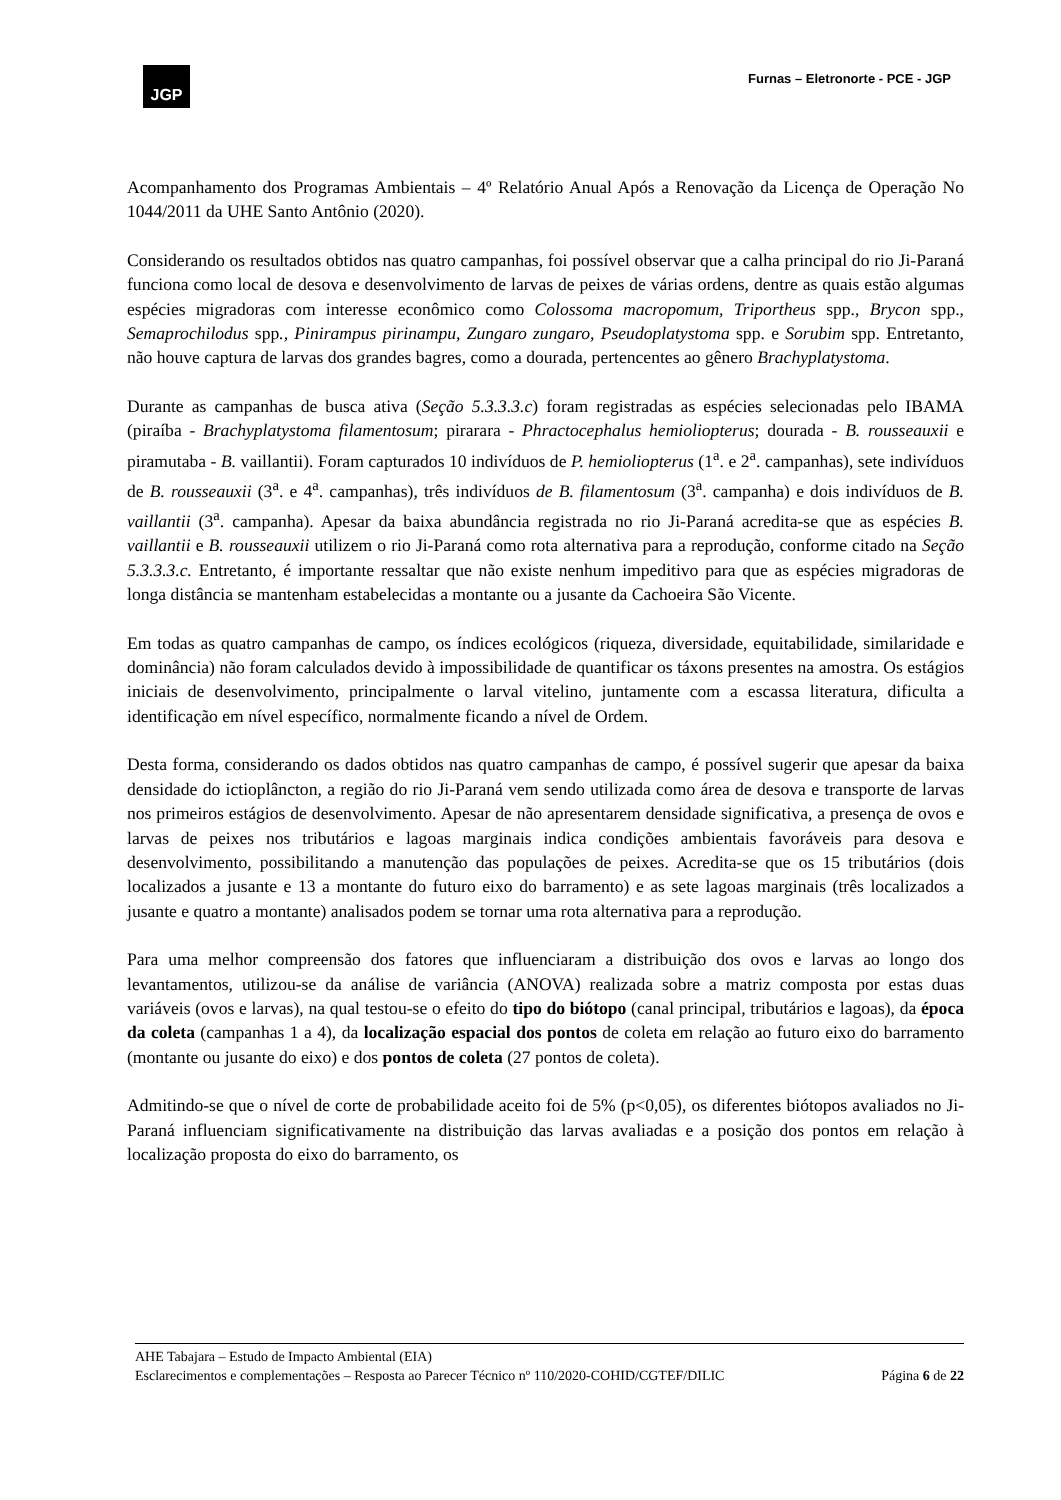JGP
Furnas – Eletronorte - PCE - JGP
Acompanhamento dos Programas Ambientais – 4º Relatório Anual Após a Renovação da Licença de Operação No 1044/2011 da UHE Santo Antônio (2020).
Considerando os resultados obtidos nas quatro campanhas, foi possível observar que a calha principal do rio Ji-Paraná funciona como local de desova e desenvolvimento de larvas de peixes de várias ordens, dentre as quais estão algumas espécies migradoras com interesse econômico como Colossoma macropomum, Triportheus spp., Brycon spp., Semaprochilodus spp., Pinirampus pirinampu, Zungaro zungaro, Pseudoplatystoma spp. e Sorubim spp. Entretanto, não houve captura de larvas dos grandes bagres, como a dourada, pertencentes ao gênero Brachyplatystoma.
Durante as campanhas de busca ativa (Seção 5.3.3.3.c) foram registradas as espécies selecionadas pelo IBAMA (piraíba - Brachyplatystoma filamentosum; pirarara - Phractocephalus hemioliopterus; dourada - B. rousseauxii e piramutaba - B. vaillantii). Foram capturados 10 indivíduos de P. hemioliopterus (1<sup>a</sup>. e 2<sup>a</sup>. campanhas), sete indivíduos de B. rousseauxii (3<sup>a</sup>. e 4<sup>a</sup>. campanhas), três indivíduos de B. filamentosum (3<sup>a</sup>. campanha) e dois indivíduos de B. vaillantii (3<sup>a</sup>. campanha). Apesar da baixa abundância registrada no rio Ji-Paraná acredita-se que as espécies B. vaillantii e B. rousseauxii utilizem o rio Ji-Paraná como rota alternativa para a reprodução, conforme citado na Seção 5.3.3.3.c. Entretanto, é importante ressaltar que não existe nenhum impeditivo para que as espécies migradoras de longa distância se mantenham estabelecidas a montante ou a jusante da Cachoeira São Vicente.
Em todas as quatro campanhas de campo, os índices ecológicos (riqueza, diversidade, equitabilidade, similaridade e dominância) não foram calculados devido à impossibilidade de quantificar os táxons presentes na amostra. Os estágios iniciais de desenvolvimento, principalmente o larval vitelino, juntamente com a escassa literatura, dificulta a identificação em nível específico, normalmente ficando a nível de Ordem.
Desta forma, considerando os dados obtidos nas quatro campanhas de campo, é possível sugerir que apesar da baixa densidade do ictioplâncton, a região do rio Ji-Paraná vem sendo utilizada como área de desova e transporte de larvas nos primeiros estágios de desenvolvimento. Apesar de não apresentarem densidade significativa, a presença de ovos e larvas de peixes nos tributários e lagoas marginais indica condições ambientais favoráveis para desova e desenvolvimento, possibilitando a manutenção das populações de peixes. Acredita-se que os 15 tributários (dois localizados a jusante e 13 a montante do futuro eixo do barramento) e as sete lagoas marginais (três localizados a jusante e quatro a montante) analisados podem se tornar uma rota alternativa para a reprodução.
Para uma melhor compreensão dos fatores que influenciaram a distribuição dos ovos e larvas ao longo dos levantamentos, utilizou-se da análise de variância (ANOVA) realizada sobre a matriz composta por estas duas variáveis (ovos e larvas), na qual testou-se o efeito do tipo do biótopo (canal principal, tributários e lagoas), da época da coleta (campanhas 1 a 4), da localização espacial dos pontos de coleta em relação ao futuro eixo do barramento (montante ou jusante do eixo) e dos pontos de coleta (27 pontos de coleta).
Admitindo-se que o nível de corte de probabilidade aceito foi de 5% (p<0,05), os diferentes biótopos avaliados no Ji-Paraná influenciam significativamente na distribuição das larvas avaliadas e a posição dos pontos em relação à localização proposta do eixo do barramento, os
AHE Tabajara – Estudo de Impacto Ambiental (EIA)
Esclarecimentos e complementações – Resposta ao Parecer Técnico nº 110/2020-COHID/CGTEF/DILIC Página 6 de 22